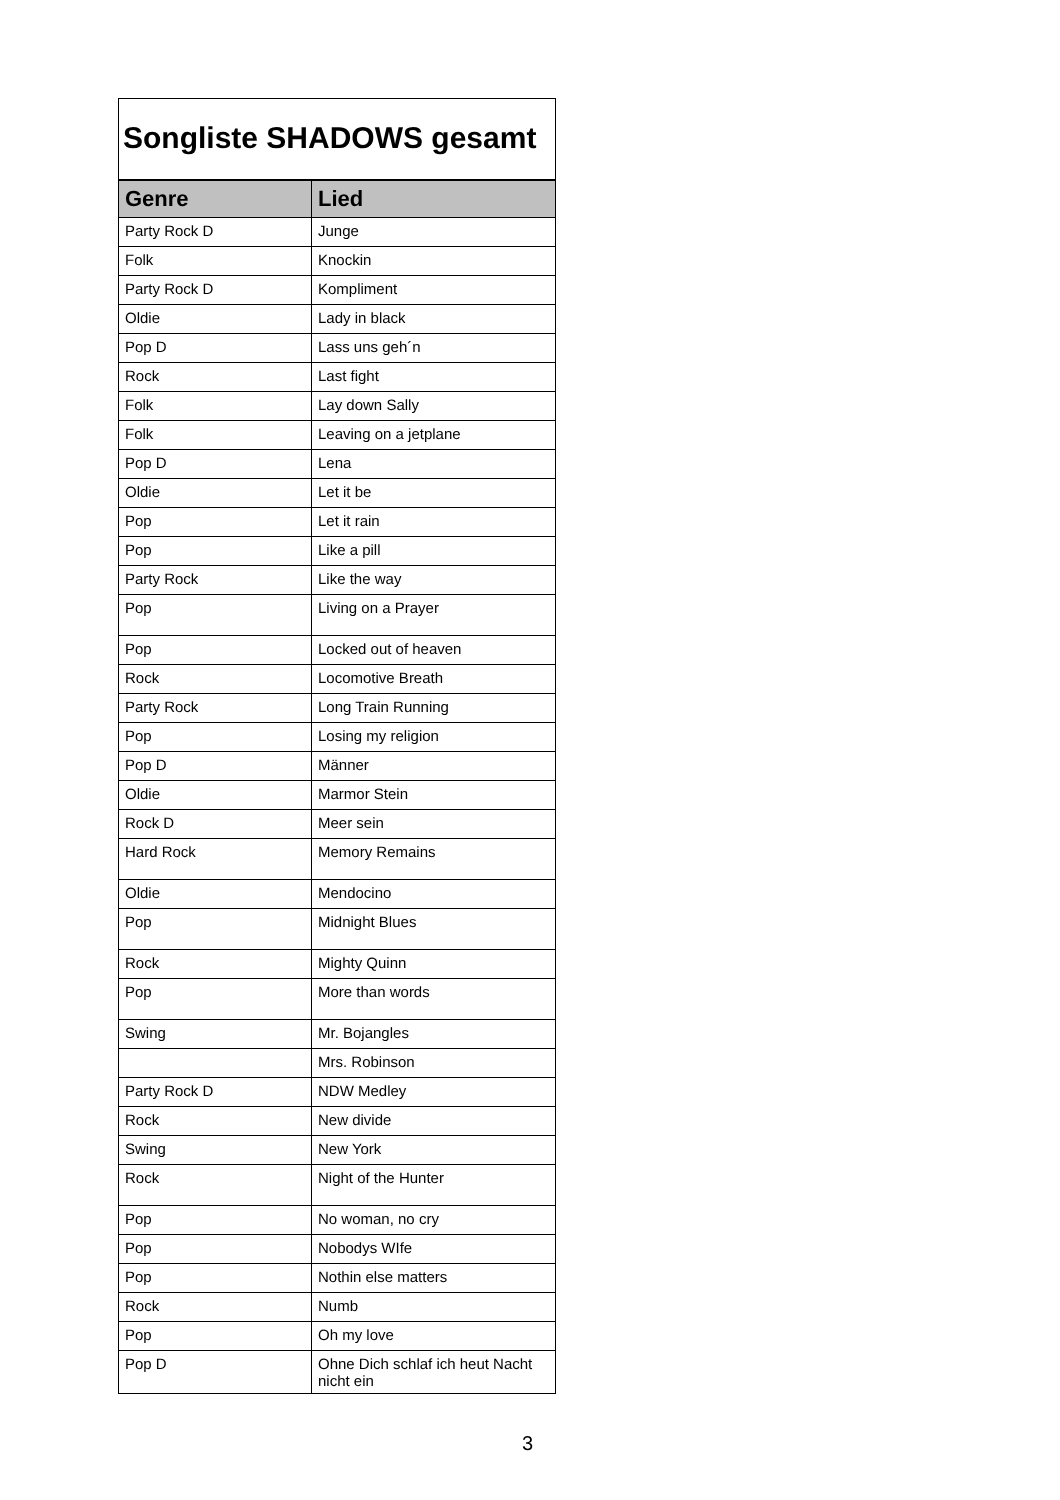| Songliste SHADOWS gesamt | |
| Genre | Lied |
| Party Rock D | Junge |
| Folk | Knockin |
| Party Rock D | Kompliment |
| Oldie | Lady in black |
| Pop D | Lass uns geh´n |
| Rock | Last fight |
| Folk | Lay down Sally |
| Folk | Leaving on a jetplane |
| Pop D | Lena |
| Oldie | Let it be |
| Pop | Let it rain |
| Pop | Like a pill |
| Party Rock | Like the way |
| Pop | Living on a Prayer |
| Pop | Locked out of heaven |
| Rock | Locomotive Breath |
| Party Rock | Long Train Running |
| Pop | Losing my religion |
| Pop D | Männer |
| Oldie | Marmor Stein |
| Rock D | Meer sein |
| Hard Rock | Memory Remains |
| Oldie | Mendocino |
| Pop | Midnight Blues |
| Rock | Mighty Quinn |
| Pop | More than words |
| Swing | Mr. Bojangles |
| | Mrs. Robinson |
| Party Rock D | NDW Medley |
| Rock | New divide |
| Swing | New York |
| Rock | Night of the Hunter |
| Pop | No woman, no cry |
| Pop | Nobodys WIfe |
| Pop | Nothin else matters |
| Rock | Numb |
| Pop | Oh my love |
| Pop D | Ohne Dich schlaf ich heut Nacht nicht ein |
3